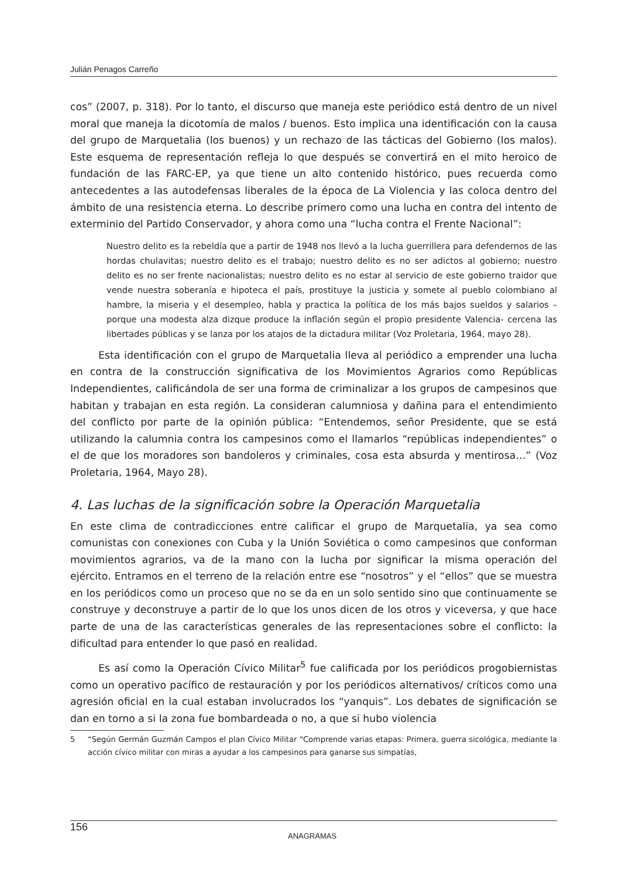Julián Penagos Carreño
cos” (2007, p. 318). Por lo tanto, el discurso que maneja este periódico está dentro de un nivel moral que maneja la dicotomía de malos / buenos. Esto implica una identificación con la causa del grupo de Marquetalia (los buenos) y un rechazo de las tácticas del Gobierno (los malos). Este esquema de representación refleja lo que después se convertirá en el mito heroico de fundación de las FARC-EP, ya que tiene un alto contenido histórico, pues recuerda como antecedentes a las autodefensas liberales de la época de La Violencia y las coloca dentro del ámbito de una resistencia eterna. Lo describe primero como una lucha en contra del intento de exterminio del Partido Conservador, y ahora como una “lucha contra el Frente Nacional”:
Nuestro delito es la rebeldía que a partir de 1948 nos llevó a la lucha guerrillera para defendernos de las hordas chulavitas; nuestro delito es el trabajo; nuestro delito es no ser adictos al gobierno; nuestro delito es no ser frente nacionalistas; nuestro delito es no estar al servicio de este gobierno traidor que vende nuestra soberanía e hipoteca el país, prostituye la justicia y somete al pueblo colombiano al hambre, la miseria y el desempleo, habla y practica la política de los más bajos sueldos y salarios –porque una modesta alza dizque produce la inflación según el propio presidente Valencia- cercena las libertades públicas y se lanza por los atajos de la dictadura militar (Voz Proletaria, 1964, mayo 28).
Esta identificación con el grupo de Marquetalia lleva al periódico a emprender una lucha en contra de la construcción significativa de los Movimientos Agrarios como Repúblicas Independientes, calificándola de ser una forma de criminalizar a los grupos de campesinos que habitan y trabajan en esta región. La consideran calumniosa y dañina para el entendimiento del conflicto por parte de la opinión pública: “Entendemos, señor Presidente, que se está utilizando la calumnia contra los campesinos como el llamarlos “repúblicas independientes” o el de que los moradores son bandoleros y criminales, cosa esta absurda y mentirosa…” (Voz Proletaria, 1964, Mayo 28).
4. Las luchas de la significación sobre la Operación Marquetalia
En este clima de contradicciones entre calificar el grupo de Marquetalia, ya sea como comunistas con conexiones con Cuba y la Unión Soviética o como campesinos que conforman movimientos agrarios, va de la mano con la lucha por significar la misma operación del ejército. Entramos en el terreno de la relación entre ese “nosotros” y el “ellos” que se muestra en los periódicos como un proceso que no se da en un solo sentido sino que continuamente se construye y deconstruye a partir de lo que los unos dicen de los otros y viceversa, y que hace parte de una de las características generales de las representaciones sobre el conflicto: la dificultad para entender lo que pasó en realidad.
Es así como la Operación Cívico Militar<sup>5</sup> fue calificada por los periódicos progobiernistas como un operativo pacífico de restauración y por los periódicos alternativos/ críticos como una agresión oficial en la cual estaban involucrados los “yanquis”. Los debates de significación se dan en torno a si la zona fue bombardeada o no, a que si hubo violencia
5 “Según Germán Guzmán Campos el plan Cívico Militar “Comprende varias etapas: Primera, guerra sicológica, mediante la acción cívico militar con miras a ayudar a los campesinos para ganarse sus simpatías,
156
ANAGRAMAS